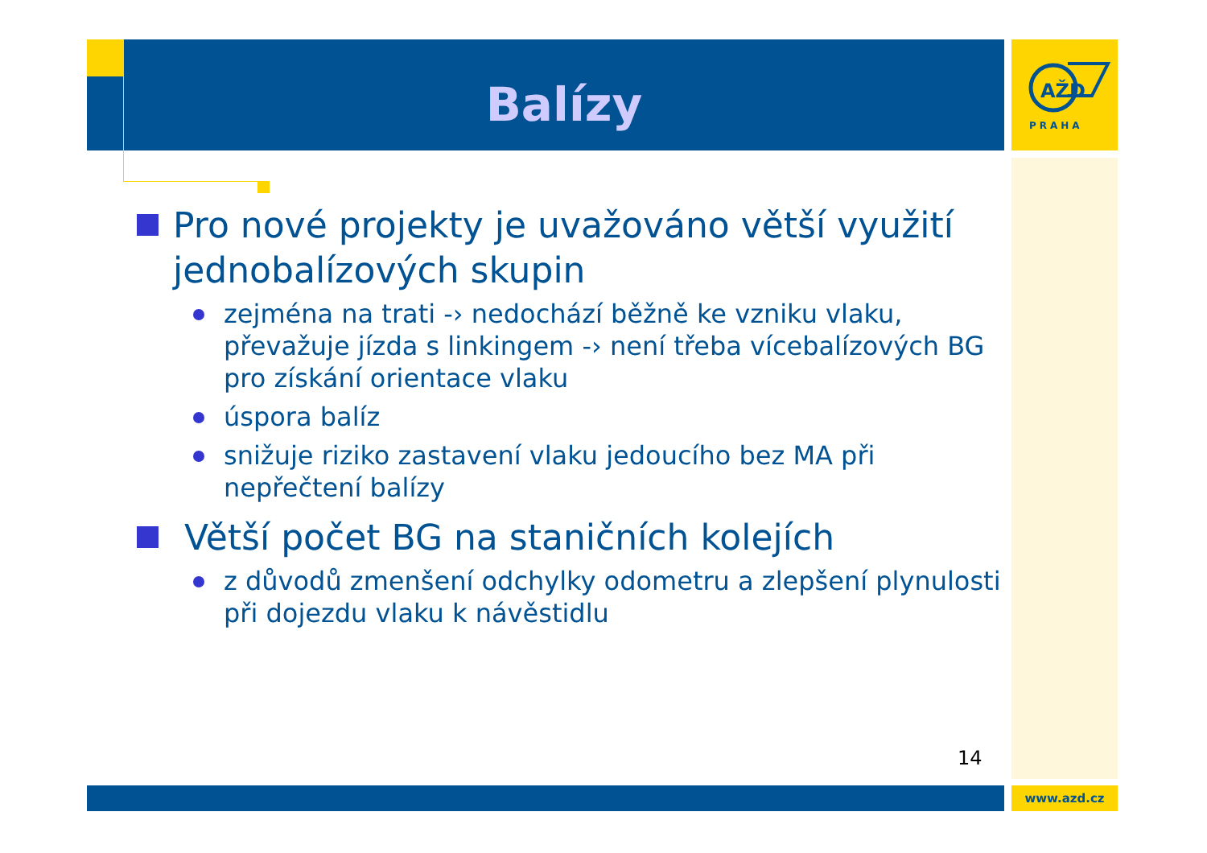Balízy
AŽD
PRAHA
Pro nové projekty je uvažováno větší využití jednobalízových skupin
zejména na trati -› nedochází běžně ke vzniku vlaku, převažuje jízda s linkingem -› není třeba vícebalízových BG pro získání orientace vlaku
úspora balíz
snižuje riziko zastavení vlaku jedoucího bez MA při nepřečtení balízy
Větší počet BG na staničních kolejích
z důvodů zmenšení odchylky odometru a zlepšení plynulosti při dojezdu vlaku k návěstidlu
14
www.azd.cz